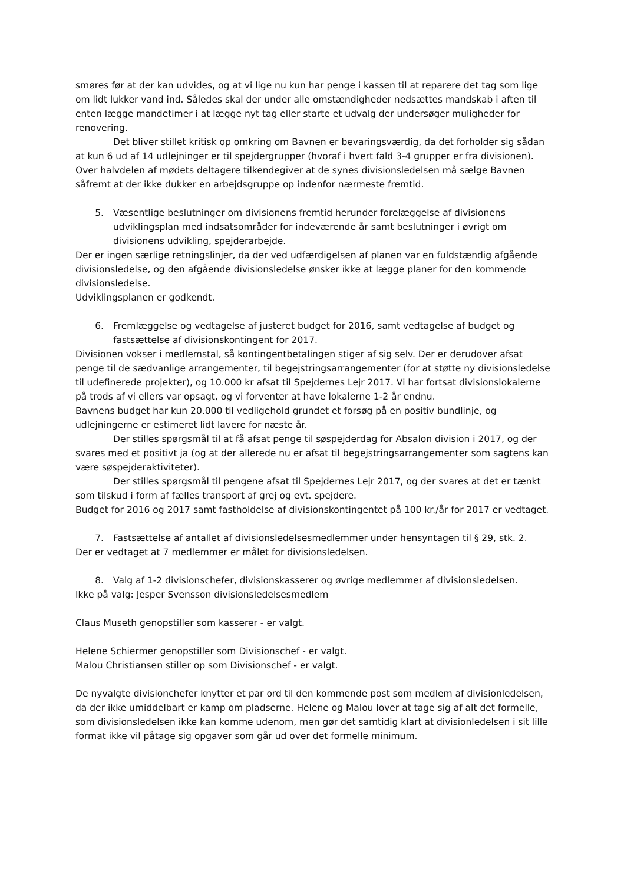smøres før at der kan udvides, og at vi lige nu kun har penge i kassen til at reparere det tag som lige om lidt lukker vand ind. Således skal der under alle omstændigheder nedsættes mandskab i aften til enten lægge mandetimer i at lægge nyt tag eller starte et udvalg der undersøger muligheder for renovering.
Det bliver stillet kritisk op omkring om Bavnen er bevaringsværdig, da det forholder sig sådan at kun 6 ud af 14 udlejninger er til spejdergrupper (hvoraf i hvert fald 3-4 grupper er fra divisionen).
Over halvdelen af mødets deltagere tilkendegiver at de synes divisionsledelsen må sælge Bavnen såfremt at der ikke dukker en arbejdsgruppe op indenfor nærmeste fremtid.
5. Væsentlige beslutninger om divisionens fremtid herunder forelæggelse af divisionens udviklingsplan med indsatsområder for indeværende år samt beslutninger i øvrigt om divisionens udvikling, spejderarbejde.
Der er ingen særlige retningslinjer, da der ved udfærdigelsen af planen var en fuldstændig afgående divisionsledelse, og den afgående divisionsledelse ønsker ikke at lægge planer for den kommende divisionsledelse.
Udviklingsplanen er godkendt.
6. Fremlæggelse og vedtagelse af justeret budget for 2016, samt vedtagelse af budget og fastsættelse af divisionskontingent for 2017.
Divisionen vokser i medlemstal, så kontingentbetalingen stiger af sig selv. Der er derudover afsat penge til de sædvanlige arrangementer, til begejstringsarrangementer (for at støtte ny divisionsledelse til udefinerede projekter), og 10.000 kr afsat til Spejdernes Lejr 2017. Vi har fortsat divisionslokalerne på trods af vi ellers var opsagt, og vi forventer at have lokalerne 1-2 år endnu.
Bavnens budget har kun 20.000 til vedligehold grundet et forsøg på en positiv bundlinje, og udlejningerne er estimeret lidt lavere for næste år.
Der stilles spørgsmål til at få afsat penge til søspejderdag for Absalon division i 2017, og der svares med et positivt ja (og at der allerede nu er afsat til begejstringsarrangementer som sagtens kan være søspejderaktiviteter).
Der stilles spørgsmål til pengene afsat til Spejdernes Lejr 2017, og der svares at det er tænkt som tilskud i form af fælles transport af grej og evt. spejdere.
Budget for 2016 og 2017 samt fastholdelse af divisionskontingentet på 100 kr./år for 2017 er vedtaget.
7. Fastsættelse af antallet af divisionsledelsesmedlemmer under hensyntagen til § 29, stk. 2.
Der er vedtaget at 7 medlemmer er målet for divisionsledelsen.
8. Valg af 1-2 divisionschefer, divisionskasserer og øvrige medlemmer af divisionsledelsen.
Ikke på valg: Jesper Svensson divisionsledelsesmedlem
Claus Museth genopstiller som kasserer - er valgt.
Helene Schiermer genopstiller som Divisionschef - er valgt.
Malou Christiansen stiller op som Divisionschef - er valgt.
De nyvalgte divisionchefer knytter et par ord til den kommende post som medlem af divisionledelsen, da der ikke umiddelbart er kamp om pladserne. Helene og Malou lover at tage sig af alt det formelle, som divisionsledelsen ikke kan komme udenom, men gør det samtidig klart at divisionledelsen i sit lille format ikke vil påtage sig opgaver som går ud over det formelle minimum.